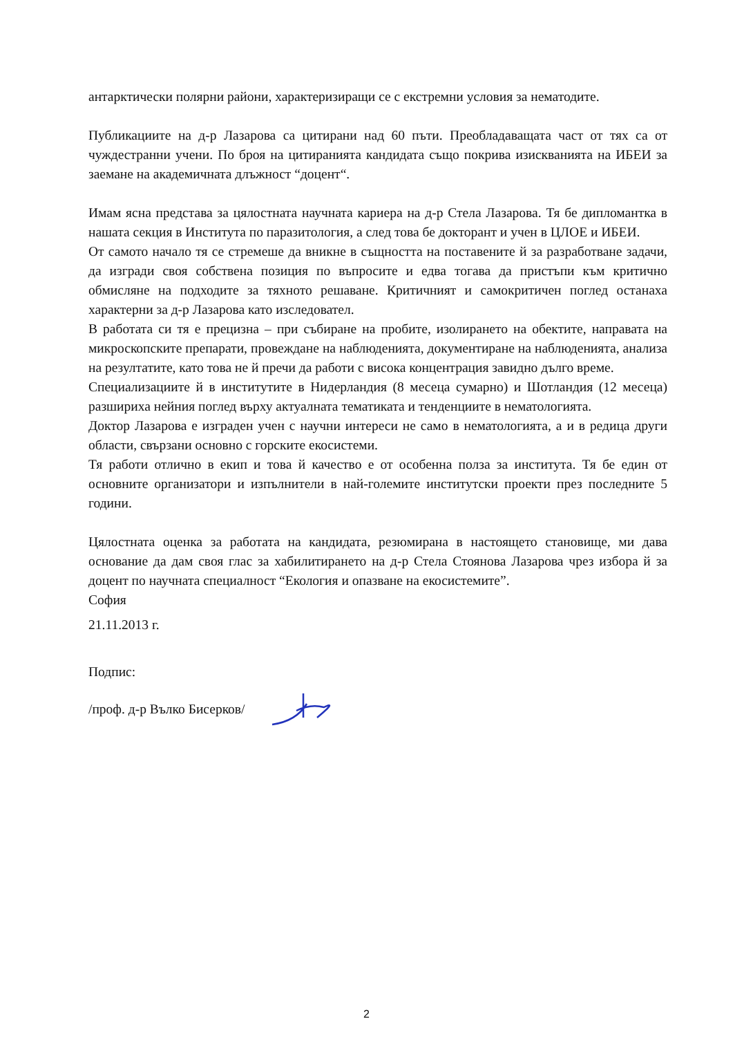антарктически полярни райони, характеризиращи се с екстремни условия за нематодите.
Публикациите на д-р Лазарова са цитирани над 60 пъти. Преобладаващата част от тях са от чуждестранни учени. По броя на цитиранията кандидата също покрива изискванията на ИБЕИ за заемане на академичната длъжност “доцент“.
Имам ясна представа за цялостната научната кариера на д-р Стела Лазарова. Тя бе дипломантка в нашата секция в Института по паразитология, а след това бе докторант и учен в ЦЛОЕ и ИБЕИ.
От самото начало тя се стремеше да вникне в същността на поставените й за разработване задачи, да изгради своя собствена позиция по въпросите и едва тогава да пристъпи към критично обмисляне на подходите за тяхното решаване. Критичният и самокритичен поглед останаха характерни за д-р Лазарова като изследовател.
В работата си тя е прецизна – при събиране на пробите, изолирането на обектите, направата на микроскопските препарати, провеждане на наблюденията, документиране на наблюденията, анализа на резултатите, като това не й пречи да работи с висока концентрация завидно дълго време.
Специализациите й в институтите в Нидерландия (8 месеца сумарно) и Шотландия (12 месеца) разшириха нейния поглед върху актуалната тематиката и тенденциите в нематологията.
Доктор Лазарова е изграден учен с научни интереси не само в нематологията, а и в редица други области, свързани основно с горските екосистеми.
Тя работи отлично в екип и това й качество е от особенна полза за института. Тя бе един от основните организатори и изпълнители в най-големите институтски проекти през последните 5 години.
Цялостната оценка за работата на кандидата, резюмирана в настоящето становище, ми дава основание да дам своя глас за хабилитирането на д-р Стела Стоянова Лазарова чрез избора й за доцент по научната специалност “Екология и опазване на екосистемите”.
София
21.11.2013 г.
Подпис:
/проф. д-р Вълко Бисерков/
2